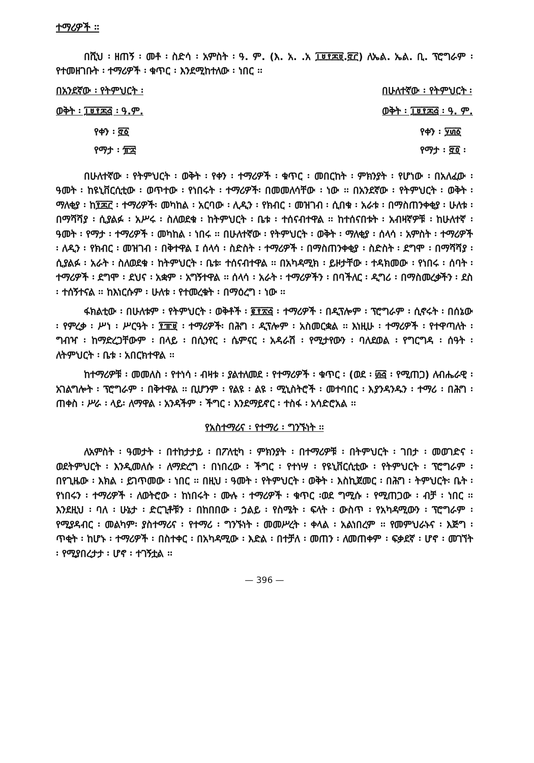ተማሪዎች ፡፡
በሺህ ፡ ዘጠኝ ፡ መቶ ፡ ስድሳ ፡ አምስት ፡ ዓ. ም. (እ. አ. .አ ፲፱፻፷፱.፸፫) ለኤል. ኤል. ቢ. ፕሮግራም ፡ የተመዘገቡት ፡ ተማሪዎች ፡ ቁጥር ፡ እንደሚከተለው ፡ ነበር ፡፡
በአንደኛው ፡ የትምህርት ፡
ወቅት ፡ ፲፱፻፷፭ ፡ ዓ.ም.
የቀን ፡ ፸፩
የማታ ፡ ፹፰
በሁለተኛው ፡ የትምህርት ፡
ወቅት ፡ ፲፱፻፷፭ ፡ ዓ. ም.
የቀን ፡ ፶፴፩
የማታ ፡ ፸፬ ፡
በሁለተኛው ፡ የትምህርት ፡ ወቅት ፡ የቀን ፡ ተማሪዎች ፡ ቁጥር ፡ መበርከት ፡ ምክንያት ፡ የሆነው ፡ በአለፈው ፡ ዓመት ፡ ከዩኒቨርሲቲው ፡ ወጥተው ፡ የነበሩት ፡ ተማሪዎች፡ በመመለሳቸው ፡ ነው ፡፡ በአንደኛው ፡ የትምህርት ፡ ወቅት ፡ ማለቂያ ፡ ከ፻፷፫ ፡ ተማሪዎች፡ መካከል ፡ አርባው ፡ ሊዲን ፡ የክብር ፡ መዝገብ ፡ ሲበቁ ፡ አራቱ ፡ በማስጠንቀቂያ ፡ ሁለቱ ፡ በማሻሻያ ፡ ሲያልፉ ፡ አሥሩ ፡ ስለወደቁ ፡ ከትምህርት ፡ ቤቱ ፡ ተሰናብተዋል ፡፡ ከተሰናበቱት ፡ አብዛኛዎቹ ፡ ከሁለተኛ ፡ ዓመት ፡ የማታ ፡ ተማሪዎች ፡ መካከል ፡ ነበሩ ፡፡ በሁለተኛው ፡ የትምህርት ፡ ወቅት ፡ ማለቂያ ፡ ሰላሳ ፡ አምስት ፡ ተማሪዎች ፡ ለዲን ፡ የክብር ፡ መዝገብ ፡ በቅተዋል ፤ ሰላሳ ፡ ስድስት ፡ ተማሪዎች ፡ በማስጠንቀቂያ ፡ ስድስት ፡ ደግሞ ፡ በማሻሻያ ፡ ሲያልፉ ፡ አራት ፡ ስለወደቁ ፡ ከትምህርት ፡ ቤቱ፡ ተሰናብተዋል ፡፡ በአካዳሚክ ፡ ይዞታቸው ፡ ተዳክመው ፡ የነበሩ ፡ ሰባት ፡ ተማሪዎች ፡ ደግሞ ፡ ደህና ፡ አቋም ፡ አግኝተዋል ፡፡ ሰላሳ ፡ አራት ፡ ተማሪዎችን ፡ በባችለር ፡ ዲግሪ ፡ በማስመረቃችን ፡ ደስ ፡ ተሰኝተናል ፡፡ ከእነርሱም ፡ ሁለቱ ፡ የተመረቁት ፡ በማዕረግ ፡ ነው ፡፡
ፋክልቲው ፡ በሁለቱም ፡ የትምህርት ፡ ወቅቶች ፡ ፪፻፳፭ ፡ ተማሪዎች ፡ በዲፕሎም ፡ ፕሮግራም ፡ ሲኖሩት ፡ በሰኔው ፡ የምረቃ ፡ ሥነ ፡ ሥርዓት ፡ ፻፹፱ ፡ ተማሪዎች፡ በሕግ ፡ ዲፕሎም ፡ አስመርቋል ፡፡ እነዚሁ ፡ ተማሪዎች ፡ የተዋጣለት ፡ ግብዣ ፡ ከማድረጋቸውም ፡ በላይ ፡ በሲንየር ፡ ሴምናር ፡ አዳራሽ ፡ የሚታየውን ፡ ባለደወል ፡ የግርግዳ ፡ ሰዓት ፡ ለትምህርት ፡ ቤቱ ፡ አበርክተዋል ፡፡
ከተማሪዎቹ ፡ መመለስ ፡ የተነሳ ፡ ብዛቱ ፡ ያልተለመደ ፡ የተማሪዎች ፡ ቁጥር ፡ (ወደ ፡ ፴፭ ፡ የሚጠጋ) ለብሔራዊ ፡ አገልግሎት ፡ ፕሮግራም ፡ በቅተዋል ፡፡ ቢሆንም ፡ የልዩ ፡ ልዩ ፡ ሚኒስትሮች ፡ መተባበር ፡ እያንዳንዱን ፡ ተማሪ ፡ በሕግ ፡ ጠቀስ ፡ ሥራ ፡ ላይ፡ ለማዋል ፡ አንዳችም ፡ ችግር ፡ እንደማይኖር ፡ ተስፋ ፡ አሳድሮአል ፡፡
የአስተማሪና ፡ የተማሪ ፡ ግንኙነት ፡፡
ለአምስት ፡ ዓመታት ፡ በተከታታይ ፡ በፖለቲካ ፡ ምክንያት ፡ በተማሪዎቹ ፡ በትምህርት ፡ ገበታ ፡ መወገድና ፡ ወደትምህርት ፡ እንዲመለሱ ፡ ለማድረግ ፡ በነበረው ፡ ችግር ፡ የተነሣ ፡ የዩኒቨርሲቲው ፡ የትምህርት ፡ ፕሮግራም ፡ በየጊዜው ፡ እክል ፡ ይገጥመው ፡ ነበር ፡፡ በዚህ ፡ ዓመት ፡ የትምህርት ፡ ወቅት ፡ እስኪጀመር ፡ በሕግ ፡ ትምህርት፡ ቤት ፡ የነበሩን ፡ ተማሪዎች ፡ ለወትሮው ፡ ከነበሩት ፡ ሙሉ ፡ ተማሪዎች ፡ ቁጥር ፡ወደ ግሚሱ ፡ የሚጠጋው ፡ ብቻ ፡ ነበር ፡፡ እንደዚህ ፡ ባለ ፡ ሁኔታ ፡ ድርጊቶቹን ፡ በከበበው ፡ ኃልይ ፡ የስሜት ፡ ፍላት ፡ ውስጥ ፡ የአካዳሚውን ፡ ፕሮግራም ፡ የሚያዳብር ፡ መልካም፡ ያስተማሪና ፡ የተማሪ ፡ ግንኙነት ፡ መመሥረት ፡ ቀላል ፡ አልነበረም ፡፡ የመምህራኑና ፡ እጅግ ፡ ጥቂት ፡ ከሆኑ ፡ ተማሪዎች ፡ በስተቀር ፡ በአካዳሚው ፡ እድል ፡ በተቻለ ፡ መጠን ፡ ለመጠቀም ፡ ፍቃደኛ ፡ ሆኖ ፡ መገኘት ፡ የሚያበረታታ ፡ ሆኖ ፡ ተገኝቷል ፡፡
— 396 —